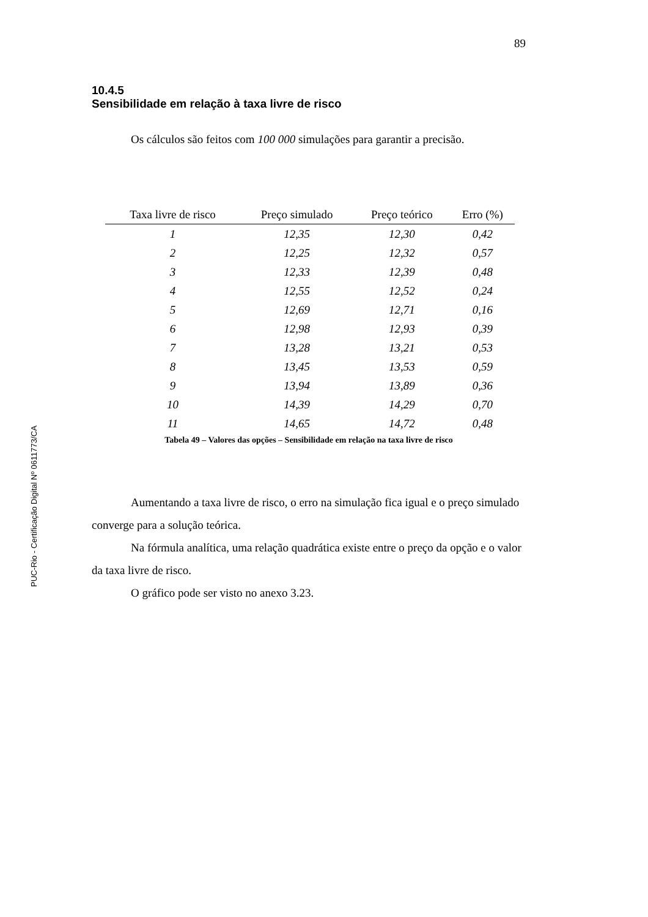PUC-Rio - Certificação Digital Nº 0611773/CA
89
10.4.5
Sensibilidade em relação à taxa livre de risco
Os cálculos são feitos com 100 000 simulações para garantir a precisão.
| Taxa livre de risco | Preço simulado | Preço teórico | Erro (%) |
| --- | --- | --- | --- |
| 1 | 12,35 | 12,30 | 0,42 |
| 2 | 12,25 | 12,32 | 0,57 |
| 3 | 12,33 | 12,39 | 0,48 |
| 4 | 12,55 | 12,52 | 0,24 |
| 5 | 12,69 | 12,71 | 0,16 |
| 6 | 12,98 | 12,93 | 0,39 |
| 7 | 13,28 | 13,21 | 0,53 |
| 8 | 13,45 | 13,53 | 0,59 |
| 9 | 13,94 | 13,89 | 0,36 |
| 10 | 14,39 | 14,29 | 0,70 |
| 11 | 14,65 | 14,72 | 0,48 |
Tabela 49 – Valores das opções – Sensibilidade em relação na taxa livre de risco
Aumentando a taxa livre de risco, o erro na simulação fica igual e o preço simulado converge para a solução teórica.
Na fórmula analítica, uma relação quadrática existe entre o preço da opção e o valor da taxa livre de risco.
O gráfico pode ser visto no anexo 3.23.